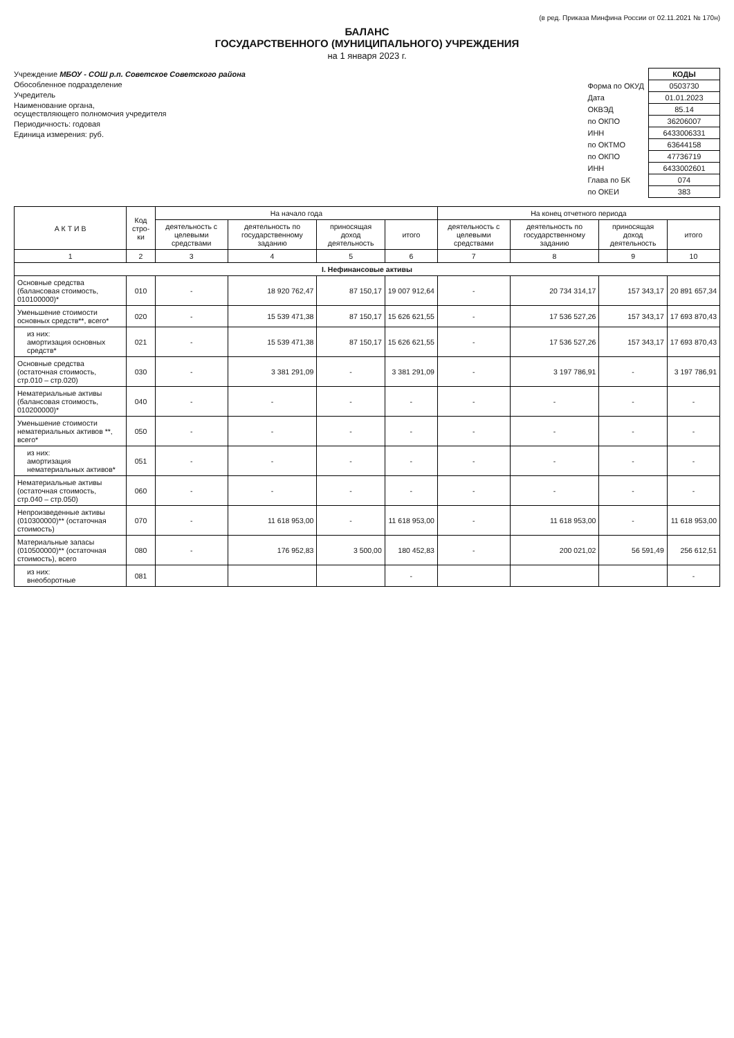(в ред. Приказа Минфина России от 02.11.2021 № 170н)
БАЛАНС
ГОСУДАРСТВЕННОГО (МУНИЦИПАЛЬНОГО) УЧРЕЖДЕНИЯ
на 1 января 2023 г.
Учреждение МБОУ - СОШ р.п. Советское Советского района
Обособленное подразделение
Учредитель
Наименование органа,
осуществляющего полномочия учредителя
Периодичность: годовая
Единица измерения: руб.
| | КОДЫ |
| Форма по ОКУД | 0503730 |
| Дата | 01.01.2023 |
| ОКВЭД | 85.14 |
| по ОКПО | 36206007 |
| ИНН | 6433006331 |
| по ОКТМО | 63644158 |
| по ОКПО | 47736719 |
| ИНН | 6433002601 |
| Глава по БК | 074 |
| по ОКЕИ | 383 |
| А К Т И В | Код стро-ки | На начало года | | | | На конец отчетного периода | | | |
| --- | --- | --- | --- | --- | --- | --- | --- | --- | --- |
| | | деятельность с целевыми средствами | деятельность по государственному заданию | приносящая доход деятельность | итого | деятельность с целевыми средствами | деятельность по государственному заданию | приносящая доход деятельность | итого |
| 1 | 2 | 3 | 4 | 5 | 6 | 7 | 8 | 9 | 10 |
| I. Нефинансовые активы | | | | | | | | | |
| Основные средства (балансовая стоимость, 010100000)* | 010 | - | 18 920 762,47 | 87 150,17 | 19 007 912,64 | - | 20 734 314,17 | 157 343,17 | 20 891 657,34 |
| Уменьшение стоимости основных средств**, всего* | 020 | - | 15 539 471,38 | 87 150,17 | 15 626 621,55 | - | 17 536 527,26 | 157 343,17 | 17 693 870,43 |
| из них: амортизация основных средств* | 021 | - | 15 539 471,38 | 87 150,17 | 15 626 621,55 | - | 17 536 527,26 | 157 343,17 | 17 693 870,43 |
| Основные средства (остаточная стоимость, стр.010 – стр.020) | 030 | - | 3 381 291,09 | - | 3 381 291,09 | - | 3 197 786,91 | - | 3 197 786,91 |
| Нематериальные активы (балансовая стоимость, 010200000)* | 040 | - | - | - | - | - | - | - | - |
| Уменьшение стоимости нематериальных активов **, всего* | 050 | - | - | - | - | - | - | - | - |
| из них: амортизация нематериальных активов* | 051 | - | - | - | - | - | - | - | - |
| Нематериальные активы (остаточная стоимость, стр.040 – стр.050) | 060 | - | - | - | - | - | - | - | - |
| Непроизведенные активы (010300000)** (остаточная стоимость) | 070 | - | 11 618 953,00 | - | 11 618 953,00 | - | 11 618 953,00 | - | 11 618 953,00 |
| Материальные запасы (010500000)** (остаточная стоимость), всего | 080 | - | 176 952,83 | 3 500,00 | 180 452,83 | - | 200 021,02 | 56 591,49 | 256 612,51 |
| из них: внеоборотные | 081 | | | | - | | | | - |